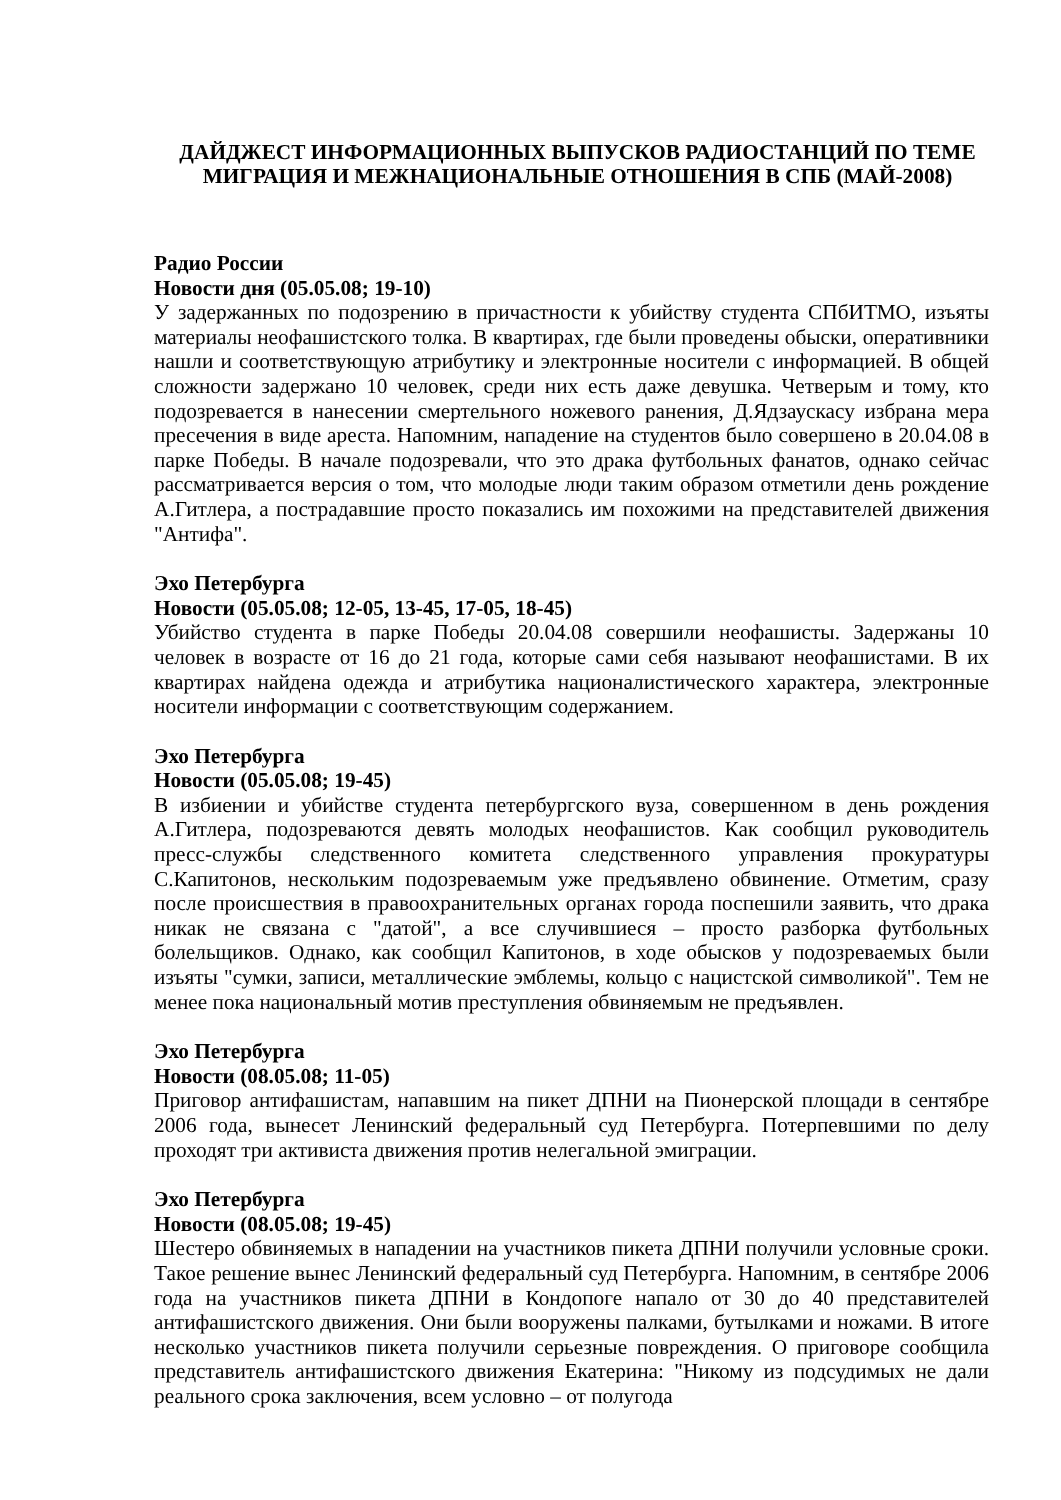ДАЙДЖЕСТ ИНФОРМАЦИОННЫХ ВЫПУСКОВ РАДИОСТАНЦИЙ ПО ТЕМЕ МИГРАЦИЯ И МЕЖНАЦИОНАЛЬНЫЕ ОТНОШЕНИЯ В СПБ (МАЙ-2008)
Радио России
Новости дня (05.05.08; 19-10)
У задержанных по подозрению в причастности к убийству студента СПбИТМО, изъяты материалы неофашистского толка. В квартирах, где были проведены обыски, оперативники нашли и соответствующую атрибутику и электронные носители с информацией. В общей сложности задержано 10 человек, среди них есть даже девушка. Четверым и тому, кто подозревается в нанесении смертельного ножевого ранения, Д.Ядзаускасу избрана мера пресечения в виде ареста. Напомним, нападение на студентов было совершено в 20.04.08 в парке Победы. В начале подозревали, что это драка футбольных фанатов, однако сейчас рассматривается версия о том, что молодые люди таким образом отметили день рождение А.Гитлера, а пострадавшие просто показались им похожими на представителей движения "Антифа".
Эхо Петербурга
Новости (05.05.08; 12-05, 13-45, 17-05, 18-45)
Убийство студента в парке Победы 20.04.08 совершили неофашисты. Задержаны 10 человек в возрасте от 16 до 21 года, которые сами себя называют неофашистами. В их квартирах найдена одежда и атрибутика националистического характера, электронные носители информации с соответствующим содержанием.
Эхо Петербурга
Новости (05.05.08; 19-45)
В избиении и убийстве студента петербургского вуза, совершенном в день рождения А.Гитлера, подозреваются девять молодых неофашистов. Как сообщил руководитель пресс-службы следственного комитета следственного управления прокуратуры С.Капитонов, нескольким подозреваемым уже предъявлено обвинение. Отметим, сразу после происшествия в правоохранительных органах города поспешили заявить, что драка никак не связана с "датой", а все случившиеся – просто разборка футбольных болельщиков. Однако, как сообщил Капитонов, в ходе обысков у подозреваемых были изъяты "сумки, записи, металлические эмблемы, кольцо с нацистской символикой". Тем не менее пока национальный мотив преступления обвиняемым не предъявлен.
Эхо Петербурга
Новости (08.05.08; 11-05)
Приговор антифашистам, напавшим на пикет ДПНИ на Пионерской площади в сентябре 2006 года, вынесет Ленинский федеральный суд Петербурга. Потерпевшими по делу проходят три активиста движения против нелегальной эмиграции.
Эхо Петербурга
Новости (08.05.08; 19-45)
Шестеро обвиняемых в нападении на участников пикета ДПНИ получили условные сроки. Такое решение вынес Ленинский федеральный суд Петербурга. Напомним, в сентябре 2006 года на участников пикета ДПНИ в Кондопоге напало от 30 до 40 представителей антифашистского движения. Они были вооружены палками, бутылками и ножами. В итоге несколько участников пикета получили серьезные повреждения. О приговоре сообщила представитель антифашистского движения Екатерина: "Никому из подсудимых не дали реального срока заключения, всем условно – от полугода